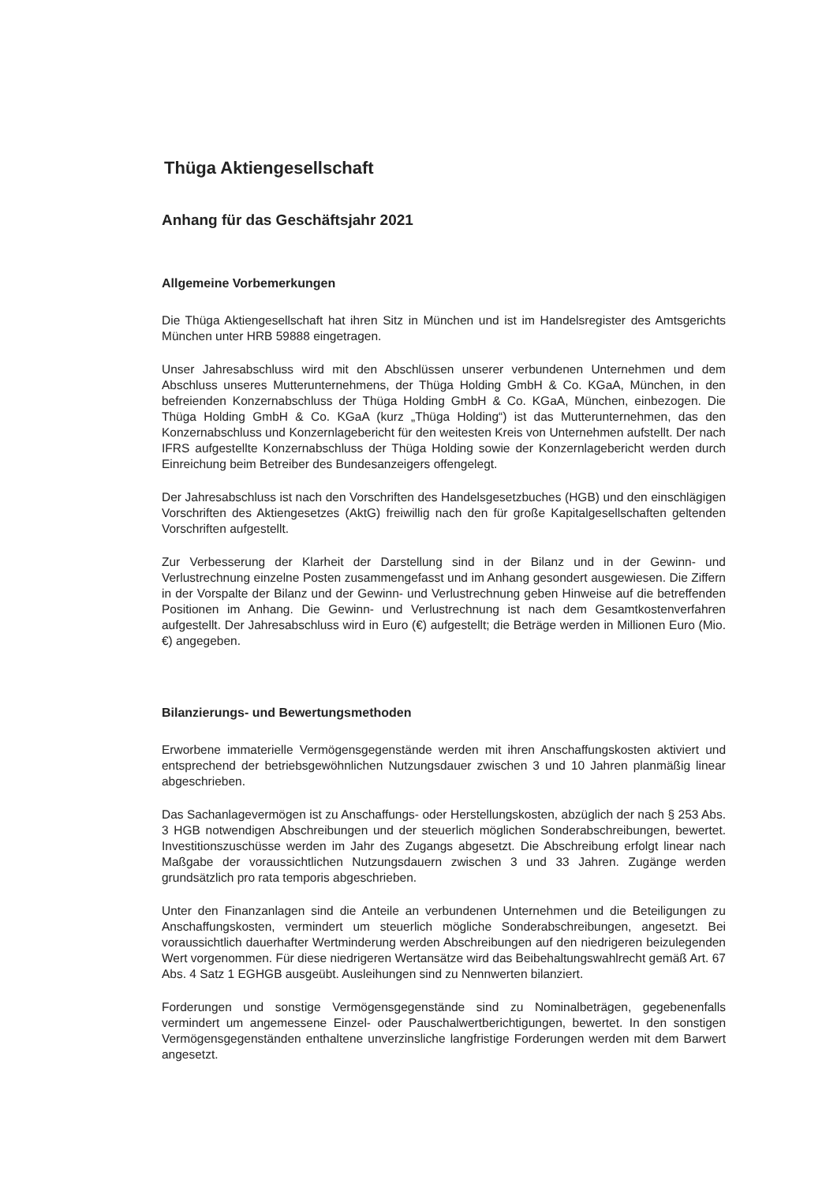Thüga Aktiengesellschaft
Anhang für das Geschäftsjahr 2021
Allgemeine Vorbemerkungen
Die Thüga Aktiengesellschaft hat ihren Sitz in München und ist im Handelsregister des Amtsgerichts München unter HRB 59888 eingetragen.
Unser Jahresabschluss wird mit den Abschlüssen unserer verbundenen Unternehmen und dem Abschluss unseres Mutterunternehmens, der Thüga Holding GmbH & Co. KGaA, München, in den befreienden Konzernabschluss der Thüga Holding GmbH & Co. KGaA, München, einbezogen. Die Thüga Holding GmbH & Co. KGaA (kurz „Thüga Holding“) ist das Mutterunternehmen, das den Konzernabschluss und Konzernlagebericht für den weitesten Kreis von Unternehmen aufstellt. Der nach IFRS aufgestellte Konzernabschluss der Thüga Holding sowie der Konzernlagebericht werden durch Einreichung beim Betreiber des Bundesanzeigers offengelegt.
Der Jahresabschluss ist nach den Vorschriften des Handelsgesetzbuches (HGB) und den einschlägigen Vorschriften des Aktiengesetzes (AktG) freiwillig nach den für große Kapitalgesellschaften geltenden Vorschriften aufgestellt.
Zur Verbesserung der Klarheit der Darstellung sind in der Bilanz und in der Gewinn- und Verlustrechnung einzelne Posten zusammengefasst und im Anhang gesondert ausgewiesen. Die Ziffern in der Vorspalte der Bilanz und der Gewinn- und Verlustrechnung geben Hinweise auf die betreffenden Positionen im Anhang. Die Gewinn- und Verlustrechnung ist nach dem Gesamtkostenverfahren aufgestellt. Der Jahresabschluss wird in Euro (€) aufgestellt; die Beträge werden in Millionen Euro (Mio. €) angegeben.
Bilanzierungs- und Bewertungsmethoden
Erworbene immaterielle Vermögensgegenstände werden mit ihren Anschaffungskosten aktiviert und entsprechend der betriebsgewöhnlichen Nutzungsdauer zwischen 3 und 10 Jahren planmäßig linear abgeschrieben.
Das Sachanlagevermögen ist zu Anschaffungs- oder Herstellungskosten, abzüglich der nach § 253 Abs. 3 HGB notwendigen Abschreibungen und der steuerlich möglichen Sonderab­schreibungen, bewertet. Investitionszuschüsse werden im Jahr des Zugangs abgesetzt. Die Abschreibung erfolgt linear nach Maßgabe der voraussichtlichen Nutzungsdauern zwischen 3 und 33 Jahren. Zugänge werden grundsätzlich pro rata temporis abgeschrieben.
Unter den Finanzanlagen sind die Anteile an verbundenen Unternehmen und die Beteiligungen zu Anschaffungskosten, vermindert um steuerlich mögliche Sonderabschreibungen, angesetzt. Bei voraussichtlich dauerhafter Wertminderung werden Abschreibungen auf den niedrigeren beizulegenden Wert vorgenommen. Für diese niedrigeren Wertansätze wird das Beibehaltungswahlrecht gemäß Art. 67 Abs. 4 Satz 1 EGHGB ausgeübt. Ausleihungen sind zu Nennwerten bilanziert.
Forderungen und sonstige Vermögensgegenstände sind zu Nominalbeträgen, gegebenenfalls vermindert um angemessene Einzel- oder Pauschalwertberichtigungen, bewertet. In den sonstigen Vermögensgegenständen enthaltene unverzinsliche langfristige Forderungen werden mit dem Barwert angesetzt.